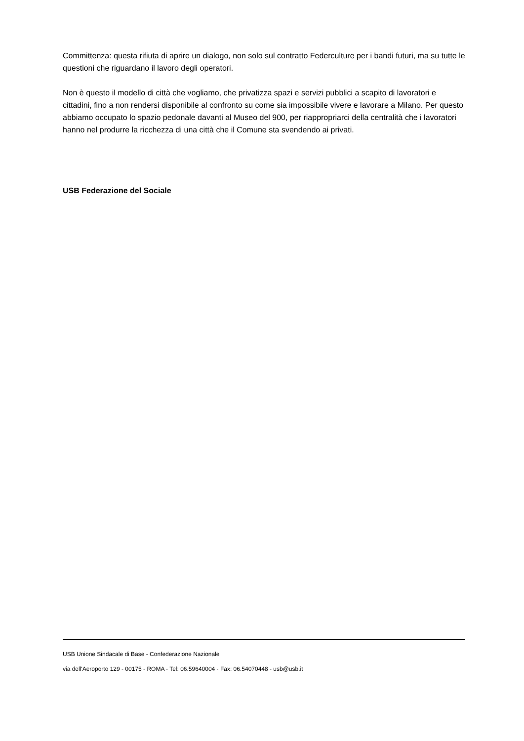Committenza: questa rifiuta di aprire un dialogo, non solo sul contratto Federculture per i bandi futuri, ma su tutte le questioni che riguardano il lavoro degli operatori.
Non è questo il modello di città che vogliamo, che privatizza spazi e servizi pubblici a scapito di lavoratori e cittadini, fino a non rendersi disponibile al confronto su come sia impossibile vivere e lavorare a Milano. Per questo abbiamo occupato lo spazio pedonale davanti al Museo del 900, per riappropriarci della centralità che i lavoratori hanno nel produrre la ricchezza di una città che il Comune sta svendendo ai privati.
USB Federazione del Sociale
USB Unione Sindacale di Base - Confederazione Nazionale
via dell'Aeroporto 129 - 00175 - ROMA - Tel: 06.59640004 - Fax: 06.54070448 - usb@usb.it